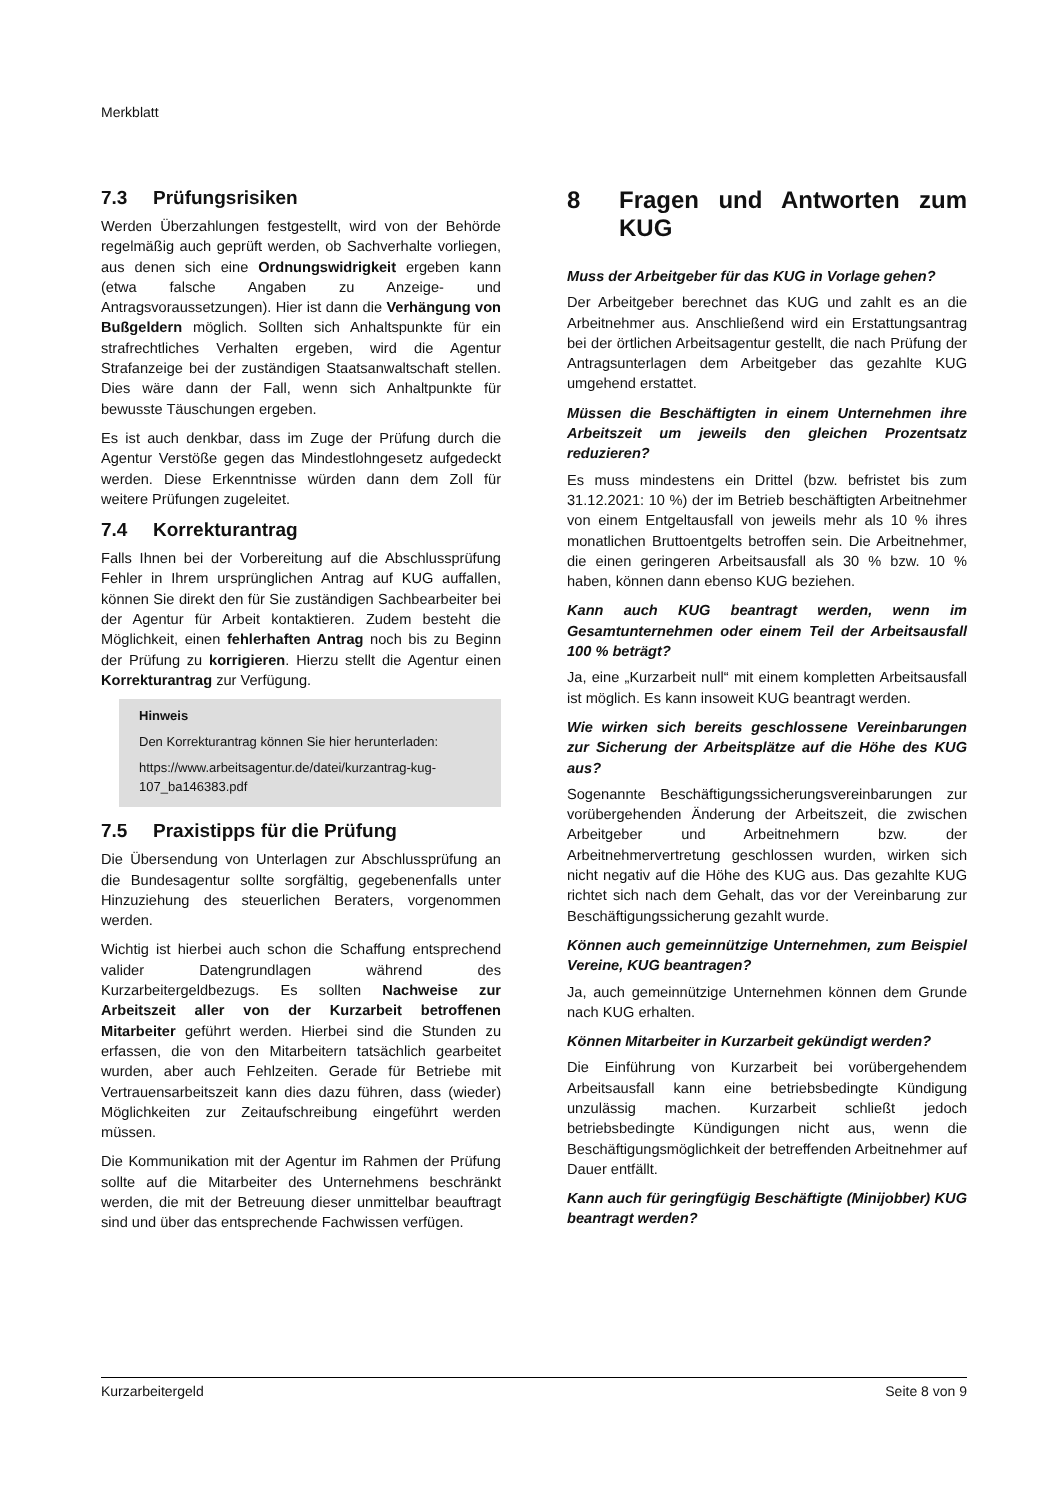Merkblatt
7.3 Prüfungsrisiken
Werden Überzahlungen festgestellt, wird von der Behörde regelmäßig auch geprüft werden, ob Sachverhalte vorliegen, aus denen sich eine Ordnungswidrigkeit ergeben kann (etwa falsche Angaben zu Anzeige- und Antragsvoraussetzungen). Hier ist dann die Verhängung von Bußgeldern möglich. Sollten sich Anhaltspunkte für ein strafrechtliches Verhalten ergeben, wird die Agentur Strafanzeige bei der zuständigen Staatsanwaltschaft stellen. Dies wäre dann der Fall, wenn sich Anhaltpunkte für bewusste Täuschungen ergeben.
Es ist auch denkbar, dass im Zuge der Prüfung durch die Agentur Verstöße gegen das Mindestlohngesetz aufgedeckt werden. Diese Erkenntnisse würden dann dem Zoll für weitere Prüfungen zugeleitet.
7.4 Korrekturantrag
Falls Ihnen bei der Vorbereitung auf die Abschlussprüfung Fehler in Ihrem ursprünglichen Antrag auf KUG auffallen, können Sie direkt den für Sie zuständigen Sachbearbeiter bei der Agentur für Arbeit kontaktieren. Zudem besteht die Möglichkeit, einen fehlerhaften Antrag noch bis zu Beginn der Prüfung zu korrigieren. Hierzu stellt die Agentur einen Korrekturantrag zur Verfügung.
Hinweis
Den Korrekturantrag können Sie hier herunterladen:
https://www.arbeitsagentur.de/datei/kurzantrag-kug-107_ba146383.pdf
7.5 Praxistipps für die Prüfung
Die Übersendung von Unterlagen zur Abschlussprüfung an die Bundesagentur sollte sorgfältig, gegebenenfalls unter Hinzuziehung des steuerlichen Beraters, vorgenommen werden.
Wichtig ist hierbei auch schon die Schaffung entsprechend valider Datengrundlagen während des Kurzarbeitergeldbezugs. Es sollten Nachweise zur Arbeitszeit aller von der Kurzarbeit betroffenen Mitarbeiter geführt werden. Hierbei sind die Stunden zu erfassen, die von den Mitarbeitern tatsächlich gearbeitet wurden, aber auch Fehlzeiten. Gerade für Betriebe mit Vertrauensarbeitszeit kann dies dazu führen, dass (wieder) Möglichkeiten zur Zeitaufschreibung eingeführt werden müssen.
Die Kommunikation mit der Agentur im Rahmen der Prüfung sollte auf die Mitarbeiter des Unternehmens beschränkt werden, die mit der Betreuung dieser unmittelbar beauftragt sind und über das entsprechende Fachwissen verfügen.
8 Fragen und Antworten zum KUG
Muss der Arbeitgeber für das KUG in Vorlage gehen?
Der Arbeitgeber berechnet das KUG und zahlt es an die Arbeitnehmer aus. Anschließend wird ein Erstattungsantrag bei der örtlichen Arbeitsagentur gestellt, die nach Prüfung der Antragsunterlagen dem Arbeitgeber das gezahlte KUG umgehend erstattet.
Müssen die Beschäftigten in einem Unternehmen ihre Arbeitszeit um jeweils den gleichen Prozentsatz reduzieren?
Es muss mindestens ein Drittel (bzw. befristet bis zum 31.12.2021: 10 %) der im Betrieb beschäftigten Arbeitnehmer von einem Entgeltausfall von jeweils mehr als 10 % ihres monatlichen Bruttoentgelts betroffen sein. Die Arbeitnehmer, die einen geringeren Arbeitsausfall als 30 % bzw. 10 % haben, können dann ebenso KUG beziehen.
Kann auch KUG beantragt werden, wenn im Gesamtunternehmen oder einem Teil der Arbeitsausfall 100 % beträgt?
Ja, eine „Kurzarbeit null“ mit einem kompletten Arbeitsausfall ist möglich. Es kann insoweit KUG beantragt werden.
Wie wirken sich bereits geschlossene Vereinbarungen zur Sicherung der Arbeitsplätze auf die Höhe des KUG aus?
Sogenannte Beschäftigungssicherungsvereinbarungen zur vorübergehenden Änderung der Arbeitszeit, die zwischen Arbeitgeber und Arbeitnehmern bzw. der Arbeitnehmervertretung geschlossen wurden, wirken sich nicht negativ auf die Höhe des KUG aus. Das gezahlte KUG richtet sich nach dem Gehalt, das vor der Vereinbarung zur Beschäftigungssicherung gezahlt wurde.
Können auch gemeinnützige Unternehmen, zum Beispiel Vereine, KUG beantragen?
Ja, auch gemeinnützige Unternehmen können dem Grunde nach KUG erhalten.
Können Mitarbeiter in Kurzarbeit gekündigt werden?
Die Einführung von Kurzarbeit bei vorübergehendem Arbeitsausfall kann eine betriebsbedingte Kündigung unzulässig machen. Kurzarbeit schließt jedoch betriebsbedingte Kündigungen nicht aus, wenn die Beschäftigungsmöglichkeit der betreffenden Arbeitnehmer auf Dauer entfällt.
Kann auch für geringfügig Beschäftigte (Minijobber) KUG beantragt werden?
Kurzarbeitergeld Seite 8 von 9